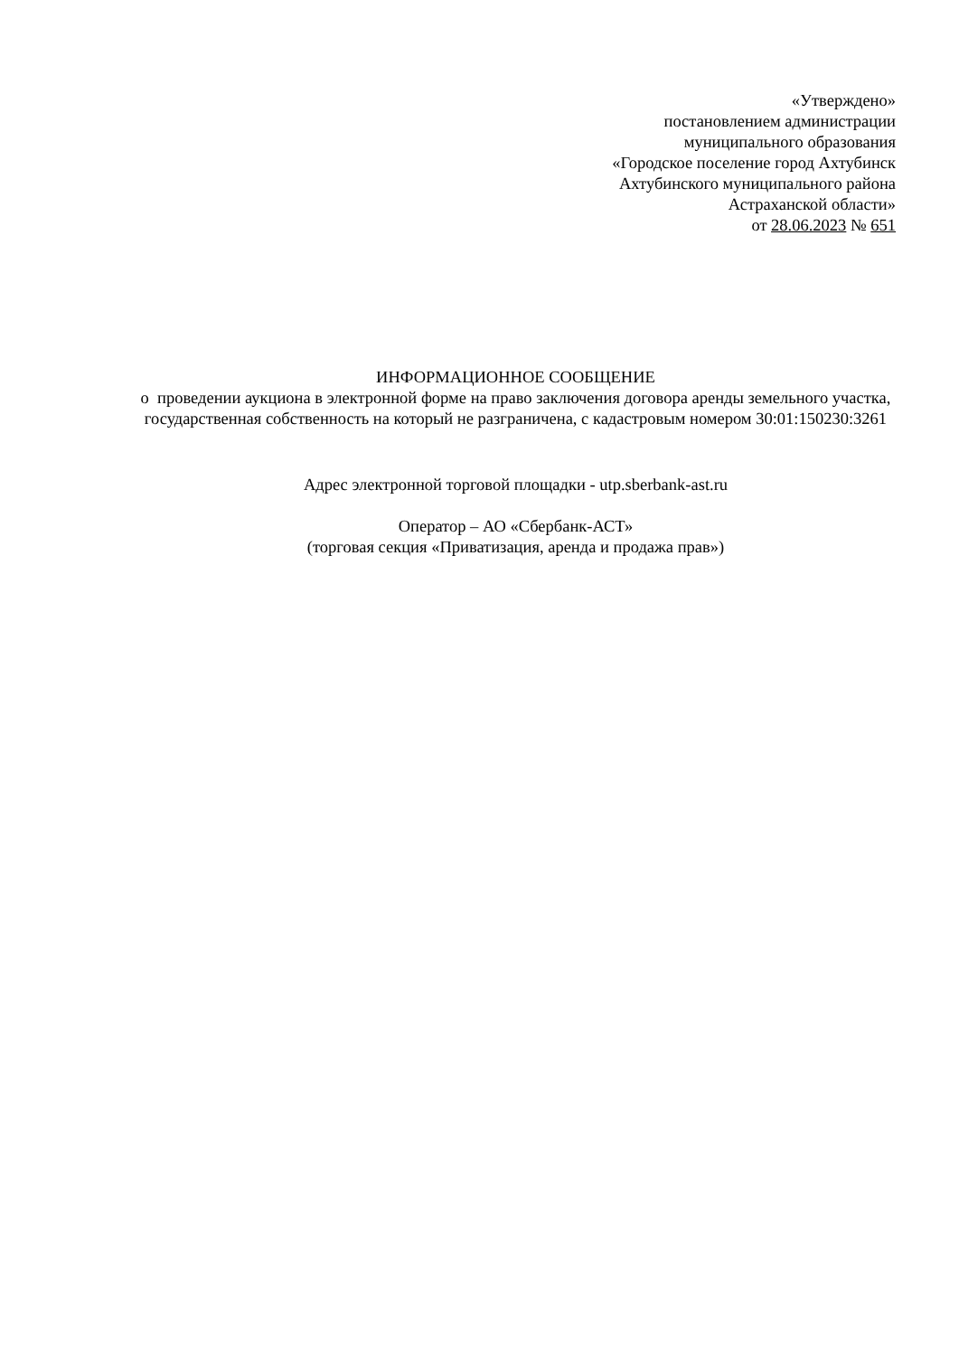«Утверждено»
постановлением администрации
муниципального образования
«Городское поселение город Ахтубинск
Ахтубинского муниципального района
Астраханской области»
от 28.06.2023 № 651
ИНФОРМАЦИОННОЕ СООБЩЕНИЕ
о проведении аукциона в электронной форме на право заключения договора аренды земельного участка, государственная собственность на который не разграничена, с кадастровым номером 30:01:150230:3261
Адрес электронной торговой площадки - utp.sberbank-ast.ru
Оператор – АО «Сбербанк-АСТ»
(торговая секция «Приватизация, аренда и продажа прав»)